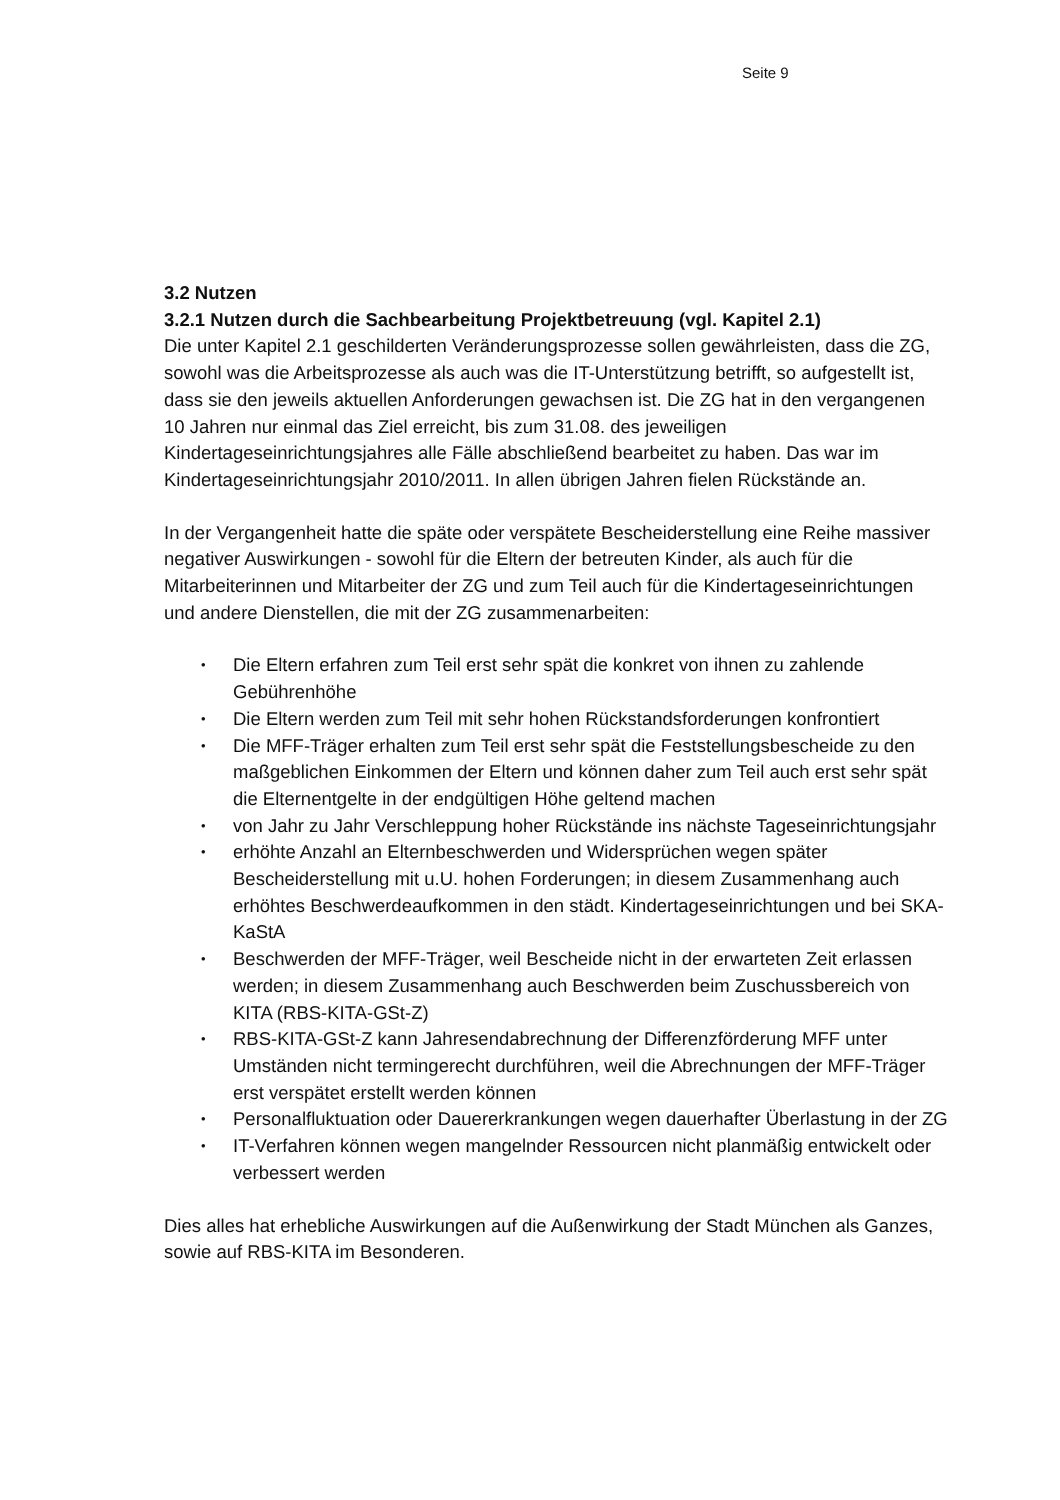Seite 9
3.2 Nutzen
3.2.1 Nutzen durch die Sachbearbeitung Projektbetreuung (vgl. Kapitel 2.1)
Die unter Kapitel 2.1 geschilderten Veränderungsprozesse sollen gewährleisten, dass die ZG, sowohl was die Arbeitsprozesse als auch was die IT-Unterstützung betrifft, so aufgestellt ist, dass sie den jeweils aktuellen Anforderungen gewachsen ist. Die ZG hat in den vergangenen 10 Jahren nur einmal das Ziel erreicht, bis zum 31.08. des jeweiligen Kindertageseinrichtungsjahres alle Fälle abschließend bearbeitet zu haben. Das war im Kindertageseinrichtungsjahr 2010/2011. In allen übrigen Jahren fielen Rückstände an.
In der Vergangenheit hatte die späte oder verspätete Bescheiderstellung eine Reihe massiver negativer Auswirkungen - sowohl für die Eltern der betreuten Kinder, als auch für die Mitarbeiterinnen und Mitarbeiter der ZG und zum Teil auch für die Kindertageseinrichtungen und andere Dienstellen, die mit der ZG zusammenarbeiten:
• Die Eltern erfahren zum Teil erst sehr spät die konkret von ihnen zu zahlende Gebührenhöhe
• Die Eltern werden zum Teil mit sehr hohen Rückstandsforderungen konfrontiert
• Die MFF-Träger erhalten zum Teil erst sehr spät die Feststellungsbescheide zu den maßgeblichen Einkommen der Eltern und können daher zum Teil auch erst sehr spät die Elternentgelte in der endgültigen Höhe geltend machen
• von Jahr zu Jahr Verschleppung hoher Rückstände ins nächste Tageseinrichtungsjahr
• erhöhte Anzahl an Elternbeschwerden und Widersprüchen wegen später Bescheiderstellung mit u.U. hohen Forderungen; in diesem Zusammenhang auch erhöhtes Beschwerdeaufkommen in den städt. Kindertageseinrichtungen und bei SKA-KaStA
• Beschwerden der MFF-Träger, weil Bescheide nicht in der erwarteten Zeit erlassen werden; in diesem Zusammenhang auch Beschwerden beim Zuschussbereich von KITA (RBS-KITA-GSt-Z)
• RBS-KITA-GSt-Z kann Jahresendabrechnung der Differenzförderung MFF unter Umständen nicht termingerecht durchführen, weil die Abrechnungen der MFF-Träger erst verspätet erstellt werden können
• Personalfluktuation oder Dauererkrankungen wegen dauerhafter Überlastung in der ZG
• IT-Verfahren können wegen mangelnder Ressourcen nicht planmäßig entwickelt oder verbessert werden
Dies alles hat erhebliche Auswirkungen auf die Außenwirkung der Stadt München als Ganzes, sowie auf RBS-KITA im Besonderen.